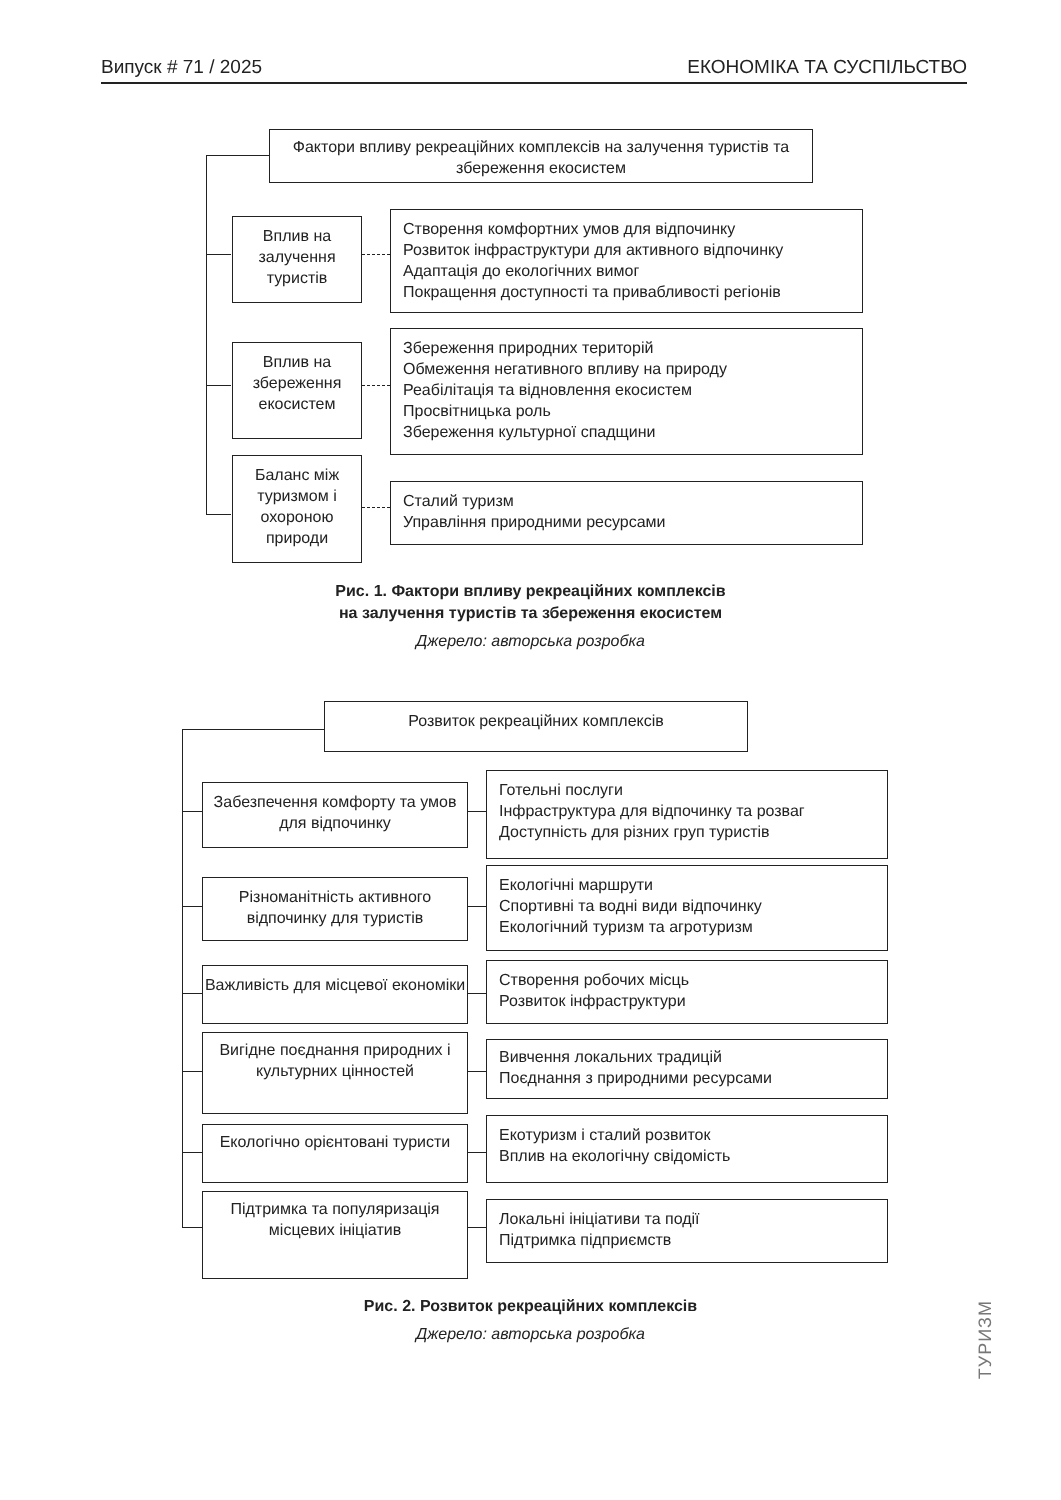Випуск # 71 / 2025 ЕКОНОМІКА ТА СУСПІЛЬСТВО
Фактори впливу рекреаційних комплексів на залучення туристів та збереження екосистем
Вплив на залучення туристів
Створення комфортних умов для відпочинку
Розвиток інфраструктури для активного відпочинку
Адаптація до екологічних вимог
Покращення доступності та привабливості регіонів
Вплив на збереження екосистем
Збереження природних територій
Обмеження негативного впливу на природу
Реабілітація та відновлення екосистем
Просвітницька роль
Збереження культурної спадщини
Баланс між туризмом і охороною природи
Сталий туризм
Управління природними ресурсами
Рис. 1. Фактори впливу рекреаційних комплексів
на залучення туристів та збереження екосистем
Джерело: авторська розробка
Розвиток рекреаційних комплексів
Забезпечення комфорту та умов для відпочинку
Готельні послуги
Інфраструктура для відпочинку та розваг
Доступність для різних груп туристів
Різноманітність активного відпочинку для туристів
Екологічні маршрути
Спортивні та водні види відпочинку
Екологічний туризм та агротуризм
Важливість для місцевої економіки
Створення робочих місць
Розвиток інфраструктури
Вигідне поєднання природних і культурних цінностей
Вивчення локальних традицій
Поєднання з природними ресурсами
Екологічно орієнтовані туристи
Екотуризм і сталий розвиток
Вплив на екологічну свідомість
Підтримка та популяризація місцевих ініціатив
Локальні ініціативи та події
Підтримка підприємств
Рис. 2. Розвиток рекреаційних комплексів
Джерело: авторська розробка
ТУРИЗМ